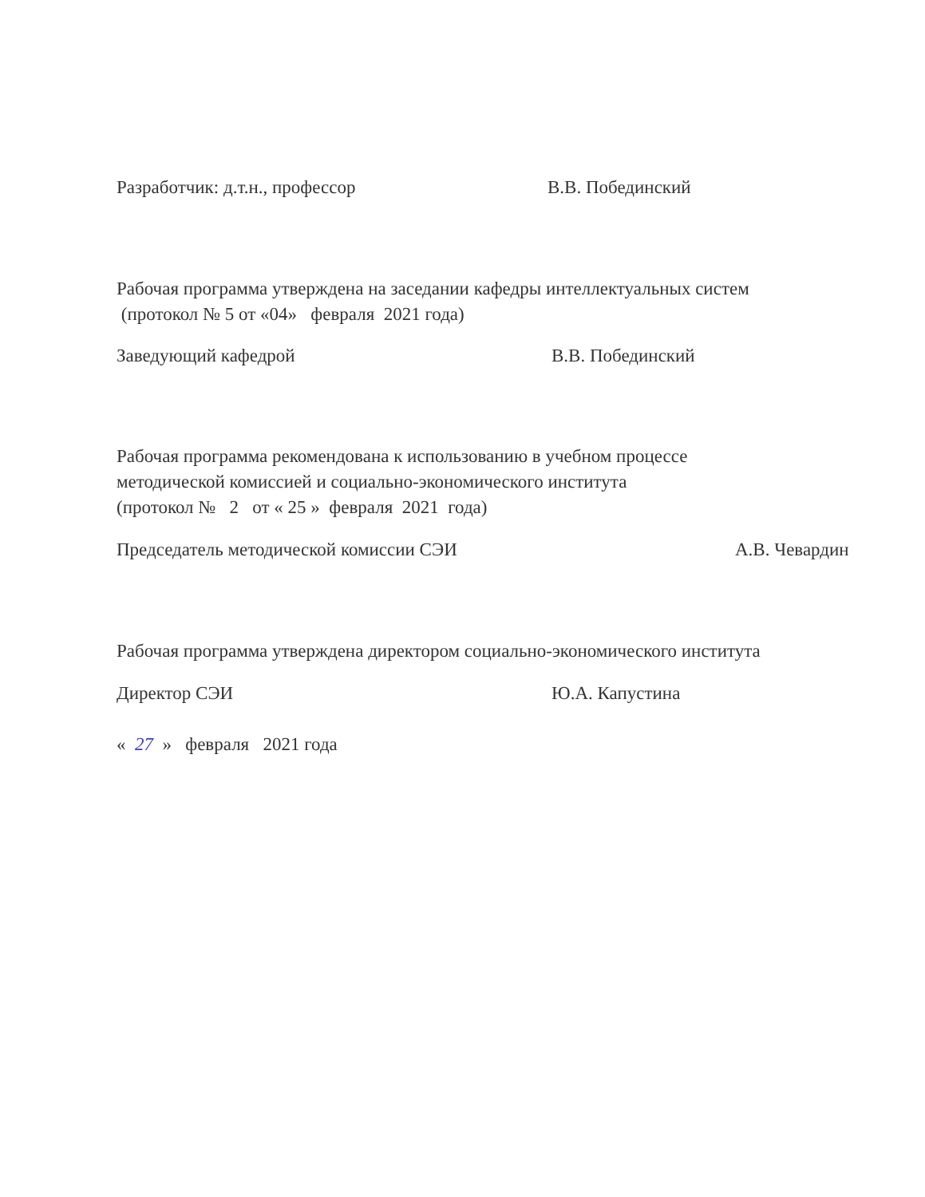Разработчик: д.т.н., профессор В.В. Побединский
Рабочая программа утверждена на заседании кафедры интеллектуальных систем
(протокол № 5 от «04» февраля 2021 года)
Заведующий кафедрой В.В. Побединский
Рабочая программа рекомендована к использованию в учебном процессе
методической комиссией и социально-экономического института
(протокол № 2 от « 25 » февраля 2021 года)
Председатель методической комиссии СЭИ А.В. Чевардин
Рабочая программа утверждена директором социально-экономического института
Директор СЭИ Ю.А. Капустина
« 27 » февраля 2021 года